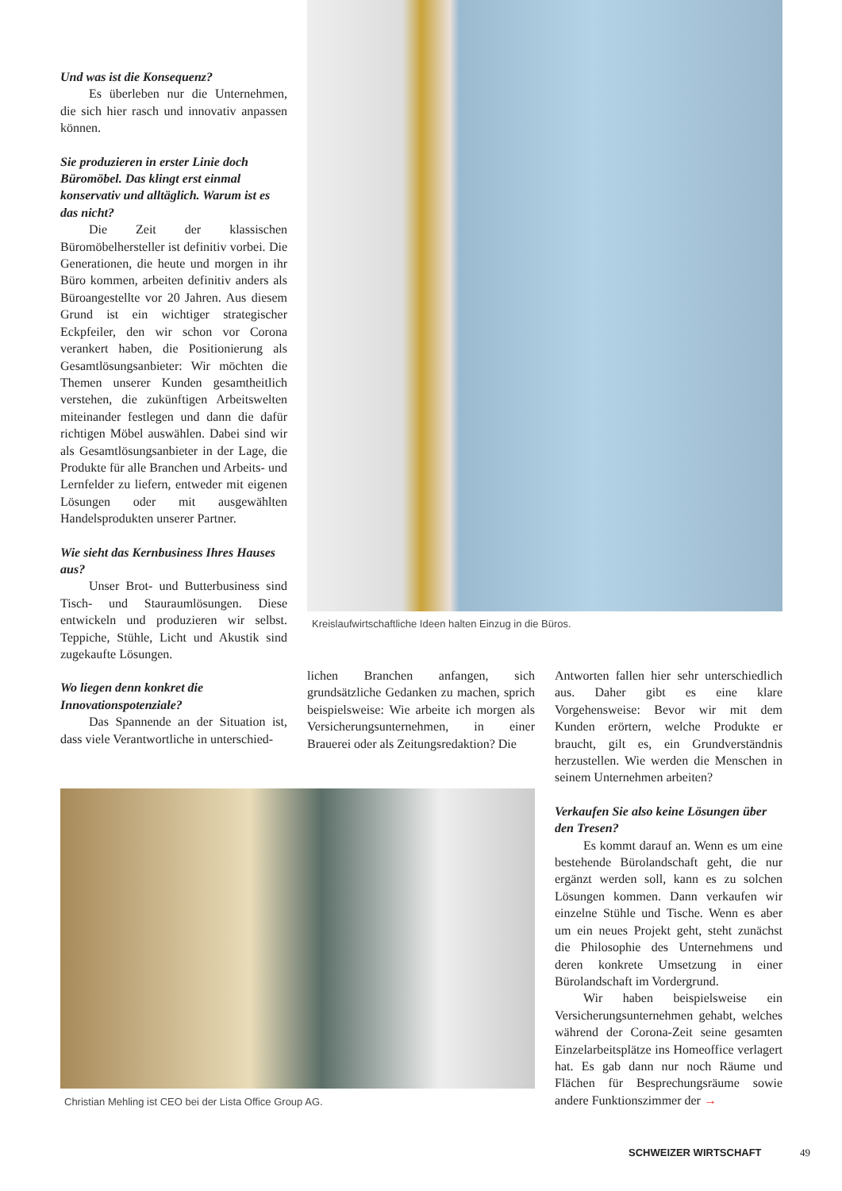Und was ist die Konsequenz?
Es überleben nur die Unternehmen, die sich hier rasch und innovativ anpassen können.
Sie produzieren in erster Linie doch Büromöbel. Das klingt erst einmal konservativ und alltäglich. Warum ist es das nicht?
Die Zeit der klassischen Büromöbelhersteller ist definitiv vorbei. Die Generationen, die heute und morgen in ihr Büro kommen, arbeiten definitiv anders als Büroangestellte vor 20 Jahren. Aus diesem Grund ist ein wichtiger strategischer Eckpfeiler, den wir schon vor Corona verankert haben, die Positionierung als Gesamtlösungsanbieter: Wir möchten die Themen unserer Kunden gesamtheitlich verstehen, die zukünftigen Arbeitswelten miteinander festlegen und dann die dafür richtigen Möbel auswählen. Dabei sind wir als Gesamtlösungsanbieter in der Lage, die Produkte für alle Branchen und Arbeits- und Lernfelder zu liefern, entweder mit eigenen Lösungen oder mit ausgewählten Handelsprodukten unserer Partner.
Wie sieht das Kernbusiness Ihres Hauses aus?
Unser Brot- und Butterbusiness sind Tisch- und Stauraumlösungen. Diese entwickeln und produzieren wir selbst. Teppiche, Stühle, Licht und Akustik sind zugekaufte Lösungen.
Wo liegen denn konkret die Innovationspotenziale?
Das Spannende an der Situation ist, dass viele Verantwortliche in unterschied-
Kreislaufwirtschaftliche Ideen halten Einzug in die Büros.
lichen Branchen anfangen, sich grundsätzliche Gedanken zu machen, sprich beispielsweise: Wie arbeite ich morgen als Versicherungsunternehmen, in einer Brauerei oder als Zeitungsredaktion? Die
Antworten fallen hier sehr unterschiedlich aus. Daher gibt es eine klare Vorgehensweise: Bevor wir mit dem Kunden erörtern, welche Produkte er braucht, gilt es, ein Grundverständnis herzustellen. Wie werden die Menschen in seinem Unternehmen arbeiten?
Verkaufen Sie also keine Lösungen über den Tresen?
Es kommt darauf an. Wenn es um eine bestehende Bürolandschaft geht, die nur ergänzt werden soll, kann es zu solchen Lösungen kommen. Dann verkaufen wir einzelne Stühle und Tische. Wenn es aber um ein neues Projekt geht, steht zunächst die Philosophie des Unternehmens und deren konkrete Umsetzung in einer Bürolandschaft im Vordergrund.
Wir haben beispielsweise ein Versicherungsunternehmen gehabt, welches während der Corona-Zeit seine gesamten Einzelarbeitsplätze ins Homeoffice verlagert hat. Es gab dann nur noch Räume und Flächen für Besprechungsräume sowie andere Funktionszimmer der →
Christian Mehling ist CEO bei der Lista Office Group AG.
SCHWEIZER WIRTSCHAFT 49